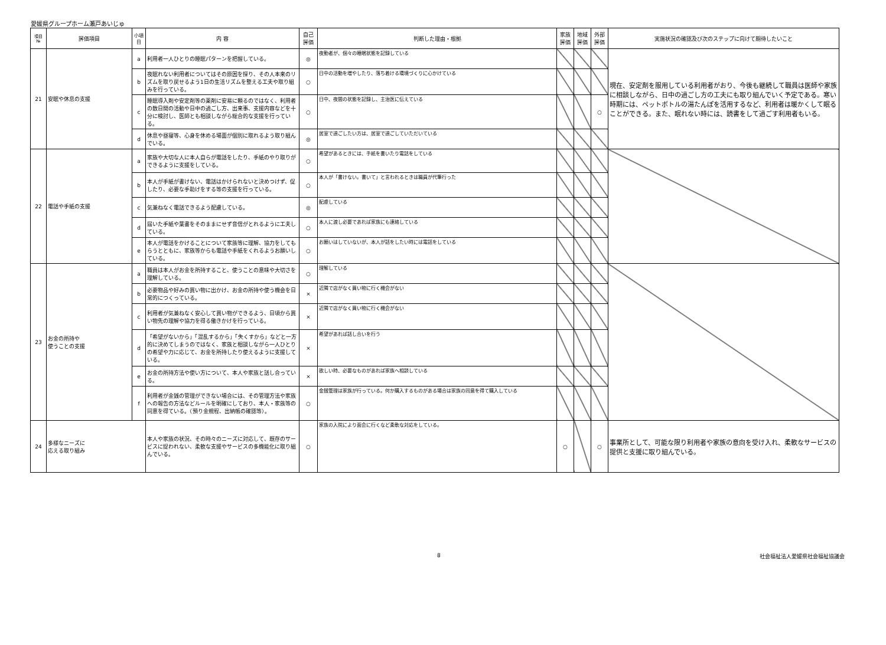愛媛県グループホーム瀬戸あいじゅ
| 項目 № | 評価項目 | 小項目 | 内 容 | 自己 評価 | 判断した理由・根拠 | 家族 評価 | 地域 評価 | 外部 評価 | 実施状況の確認及び次のステップに向けて期待したいこと |
| --- | --- | --- | --- | --- | --- | --- | --- | --- | --- |
| 21 | 安眠や休息の支援 | a | 利用者一人ひとりの睡眠パターンを把握している。 | ◎ | 夜勤者が、個々の睡眠状態を記録している | | | | 現在、安定剤を服用している利用者がおり、今後も継続して職員は医師や家族に相談しながら、日中の過ごし方の工夫にも取り組んでいく予定である。寒い時期には、ペットボトルの湯たんぽを活用するなど、利用者は暖かくして眠ることができる。また、眠れない時には、読書をして過ごす利用者もいる。 |
| | | b | 夜眠れない利用者についてはその原因を探り、その人本来のリズムを取り戻せるよう1日の生活リズムを整える工夫や取り組みを行っている。 | ○ | 日中の活動を増やしたり、落ち着ける環境づくりに心かけている | | | | |
| | | c | 睡眠導入剤や安定剤等の薬剤に安易に頼るのではなく、利用者の数日間の活動や日中の過ごし方、出来事、支援内容などを十分に検討し、医師とも相談しながら総合的な支援を行っている。 | ○ | 日中、夜間の状態を記録し、主治医に伝えている | | | ○ | |
| | | d | 休息や昼寝等、心身を休める場面が個別に取れるよう取り組んでいる。 | ◎ | 居室で過ごしたい方は、居室で過ごしていただいている | | | | |
| 22 | 電話や手紙の支援 | a | 家族や大切な人に本人自らが電話をしたり、手紙のやり取りができるように支援をしている。 | ○ | 希望があるときには、手紙を書いたり電話をしている | | | | |
| | | b | 本人が手紙が書けない、電話はかけられないと決めつけず、促したり、必要な手助けをする等の支援を行っている。 | ○ | 本人が「書けない。書いて」と言われるときは職員が代筆行った | | | | |
| | | c | 気兼ねなく電話できるよう配慮している。 | ◎ | 配慮している | | | | |
| | | d | 届いた手紙や葉書をそのままにせず音信がとれるように工夫している。 | ○ | 本人に渡し必要であれば家族にも連絡している | | | | |
| | | e | 本人が電話をかけることについて家族等に理解、協力をしてもらうとともに、家族等からも電話や手紙をくれるようお願いしている。 | ○ | お願いはしていないが、本人が話をしたい時には電話をしている | | | | |
| 23 | お金の所持や 使うことの支援 | a | 職員は本人がお金を所持すること、使うことの意味や大切さを理解している。 | ○ | 理解している | | | | |
| | | b | 必要物品や好みの買い物に出かけ、お金の所持や使う機会を日常的につくっている。 | × | 近隣で店がなく買い物に行く機会がない | | | | |
| | | c | 利用者が気兼ねなく安心して買い物ができるよう、日頃から買い物先の理解や協力を得る働きかけを行っている。 | × | 近隣で店がなく買い物に行く機会がない | | | | |
| | | d | 「希望がないから」「混乱するから」「失くすから」などと一方的に決めてしまうのではなく、家族と相談しながら一人ひとりの希望や力に応じて、お金を所持したり使えるように支援している。 | × | 希望があれば話し合いを行う | | | | |
| | | e | お金の所持方法や使い方について、本人や家族と話し合っている。 | × | 欲しい時、必要なものがあれば家族へ相談している | | | | |
| | | f | 利用者が金銭の管理ができない場合には、その管理方法や家族への報告の方法などルールを明確にしており、本人・家族等の同意を得ている。（預り金規程、出納帳の確認等）。 | ○ | 金銭管理は家族が行っている。何か購入するものがある場合は家族の同意を得て購入している | | | | |
| 24 | 多様なニーズに 応える取り組み | | 本人や家族の状況、その時々のニーズに対応して、既存のサービスに捉われない、柔軟な支援やサービスの多機能化に取り組んでいる。 | ○ | 家族の入院により面会に行くなど柔軟な対応をしている。 | ○ | | ○ | 事業所として、可能な限り利用者や家族の意向を受け入れ、柔軟なサービスの提供と支援に取り組んでいる。 |
8 社会福祉法人愛媛県社会福祉協議会